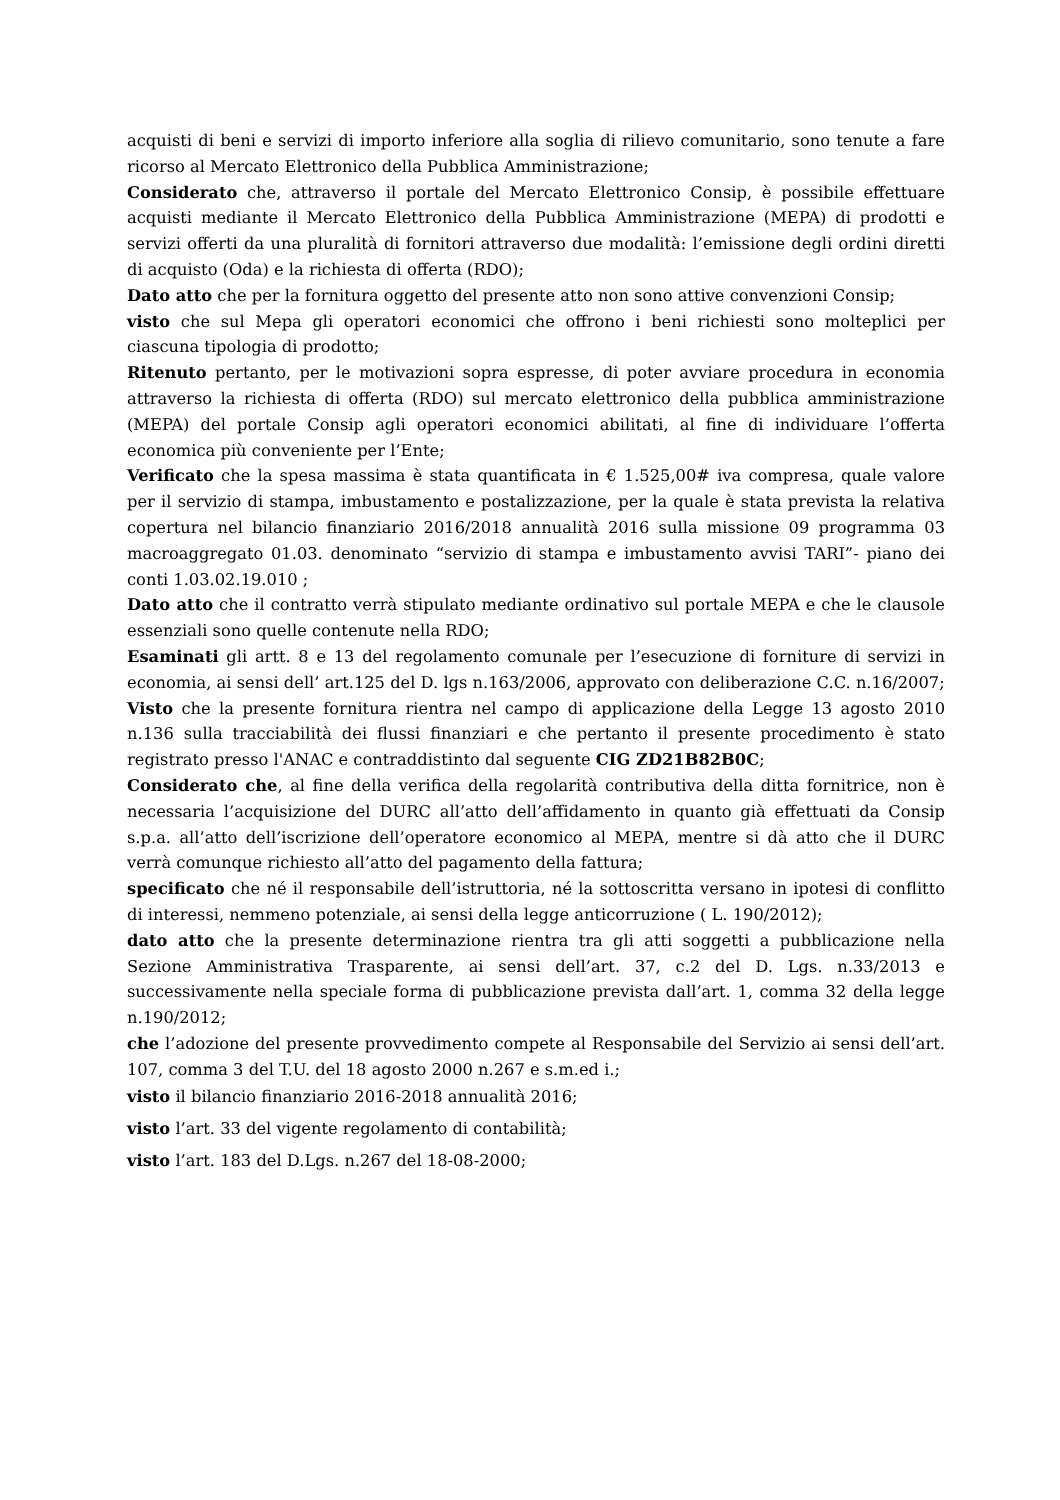acquisti di beni e servizi di importo inferiore alla soglia di rilievo comunitario, sono tenute a fare ricorso al Mercato Elettronico della Pubblica Amministrazione;
Considerato che, attraverso il portale del Mercato Elettronico Consip, è possibile effettuare acquisti mediante il Mercato Elettronico della Pubblica Amministrazione (MEPA) di prodotti e servizi offerti da una pluralità di fornitori attraverso due modalità: l’emissione degli ordini diretti di acquisto (Oda) e la richiesta di offerta (RDO);
Dato atto che per la fornitura oggetto del presente atto non sono attive convenzioni Consip;
visto che sul Mepa gli operatori economici che offrono i beni richiesti sono molteplici per ciascuna tipologia di prodotto;
Ritenuto pertanto, per le motivazioni sopra espresse, di poter avviare procedura in economia attraverso la richiesta di offerta (RDO) sul mercato elettronico della pubblica amministrazione (MEPA) del portale Consip agli operatori economici abilitati, al fine di individuare l’offerta economica più conveniente per l’Ente;
Verificato che la spesa massima è stata quantificata in € 1.525,00# iva compresa, quale valore per il servizio di stampa, imbustamento e postalizzazione, per la quale è stata prevista la relativa copertura nel bilancio finanziario 2016/2018 annualità 2016 sulla missione 09 programma 03 macroaggregato 01.03. denominato “servizio di stampa e imbustamento avvisi TARI”- piano dei conti 1.03.02.19.010 ;
Dato atto che il contratto verrà stipulato mediante ordinativo sul portale MEPA e che le clausole essenziali sono quelle contenute nella RDO;
Esaminati gli artt. 8 e 13 del regolamento comunale per l’esecuzione di forniture di servizi in economia, ai sensi dell’ art.125 del D. lgs n.163/2006, approvato con deliberazione C.C. n.16/2007;
Visto che la presente fornitura rientra nel campo di applicazione della Legge 13 agosto 2010 n.136 sulla tracciabilità dei flussi finanziari e che pertanto il presente procedimento è stato registrato presso l'ANAC e contraddistinto dal seguente CIG ZD21B82B0C;
Considerato che, al fine della verifica della regolarità contributiva della ditta fornitrice, non è necessaria l’acquisizione del DURC all’atto dell’affidamento in quanto già effettuati da Consip s.p.a. all’atto dell’iscrizione dell’operatore economico al MEPA, mentre si dà atto che il DURC verrà comunque richiesto all’atto del pagamento della fattura;
specificato che né il responsabile dell’istruttoria, né la sottoscritta versano in ipotesi di conflitto di interessi, nemmeno potenziale, ai sensi della legge anticorruzione ( L. 190/2012);
dato atto che la presente determinazione rientra tra gli atti soggetti a pubblicazione nella Sezione Amministrativa Trasparente, ai sensi dell’art. 37, c.2 del D. Lgs. n.33/2013 e successivamente nella speciale forma di pubblicazione prevista dall’art. 1, comma 32 della legge n.190/2012;
che l’adozione del presente provvedimento compete al Responsabile del Servizio ai sensi dell’art. 107, comma 3 del T.U. del 18 agosto 2000 n.267 e s.m.ed i.;
visto il bilancio finanziario 2016-2018 annualità 2016;
visto l’art. 33 del vigente regolamento di contabilità;
visto l’art. 183 del D.Lgs. n.267 del 18-08-2000;